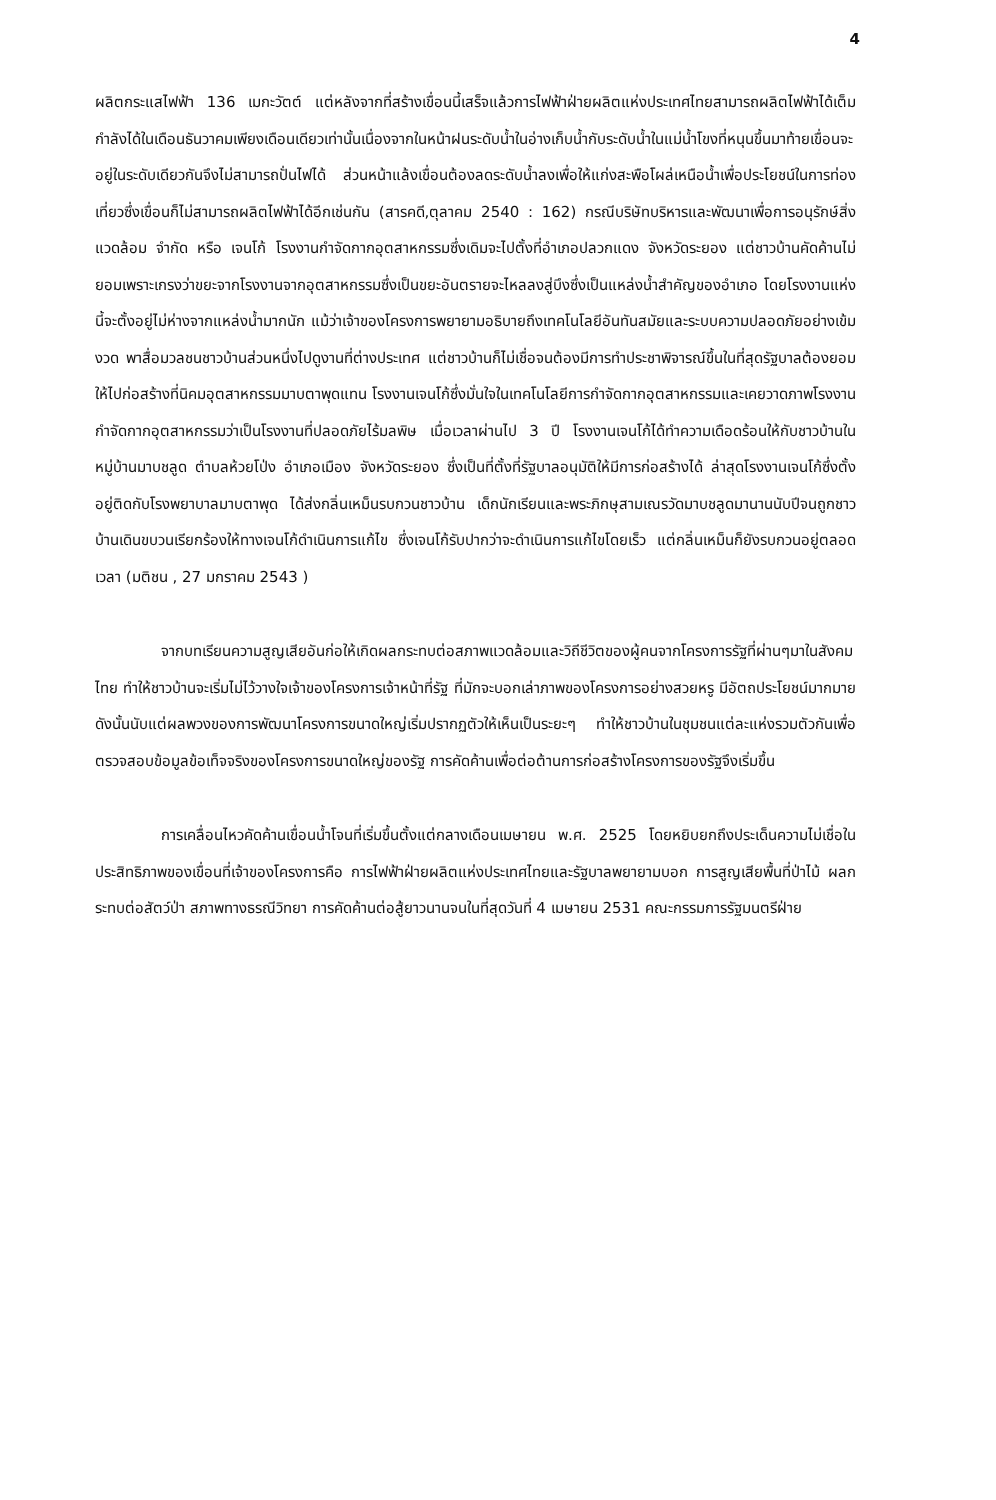4
ผลิตกระแสไฟฟ้า 136 เมกะวัตต์ แต่หลังจากที่สร้างเขื่อนนี้เสร็จแล้วการไฟฟ้าฝ่ายผลิตแห่งประเทศไทยสามารถผลิตไฟฟ้าได้เต็มกำลังได้ในเดือนธันวาคมเพียงเดือนเดียวเท่านั้นเนื่องจากในหน้าฝนระดับน้ำในอ่างเก็บน้ำกับระดับน้ำในแม่น้ำโขงที่หนุนขึ้นมาท้ายเขื่อนจะอยู่ในระดับเดียวกันจึงไม่สามารถปั่นไฟได้ ส่วนหน้าแล้งเขื่อนต้องลดระดับน้ำลงเพื่อให้แก่งสะพือโผล่เหนือน้ำเพื่อประโยชน์ในการท่องเที่ยวซึ่งเขื่อนก็ไม่สามารถผลิตไฟฟ้าได้อีกเช่นกัน (สารคดี,ตุลาคม 2540 : 162) กรณีบริษัทบริหารและพัฒนาเพื่อการอนุรักษ์สิ่งแวดล้อม จำกัด หรือ เจนโก้ โรงงานกำจัดกากอุตสาหกรรมซึ่งเดิมจะไปตั้งที่อำเภอปลวกแดง จังหวัดระยอง แต่ชาวบ้านคัดค้านไม่ยอมเพราะเกรงว่าขยะจากโรงงานจากอุตสาหกรรมซึ่งเป็นขยะอันตรายจะไหลลงสู่บึงซึ่งเป็นแหล่งน้ำสำคัญของอำเภอ โดยโรงงานแห่งนี้จะตั้งอยู่ไม่ห่างจากแหล่งน้ำมากนัก แม้ว่าเจ้าของโครงการพยายามอธิบายถึงเทคโนโลยีอันทันสมัยและระบบความปลอดภัยอย่างเข้มงวด พาสื่อมวลชนชาวบ้านส่วนหนึ่งไปดูงานที่ต่างประเทศ แต่ชาวบ้านก็ไม่เชื่อจนต้องมีการทำประชาพิจารณ์ขึ้นในที่สุดรัฐบาลต้องยอมให้ไปก่อสร้างที่นิคมอุตสาหกรรมมาบตาพุดแทน โรงงานเจนโก้ซึ่งมั่นใจในเทคโนโลยีการกำจัดกากอุตสาหกรรมและเคยวาดภาพโรงงานกำจัดกากอุตสาหกรรมว่าเป็นโรงงานที่ปลอดภัยไร้มลพิษ เมื่อเวลาผ่านไป 3 ปี โรงงานเจนโก้ได้ทำความเดือดร้อนให้กับชาวบ้านในหมู่บ้านมาบชลูด ตำบลห้วยโป่ง อำเภอเมือง จังหวัดระยอง ซึ่งเป็นที่ตั้งที่รัฐบาลอนุมัติให้มีการก่อสร้างได้ ล่าสุดโรงงานเจนโก้ซึ่งตั้งอยู่ติดกับโรงพยาบาลมาบตาพุด ได้ส่งกลิ่นเหม็นรบกวนชาวบ้าน เด็กนักเรียนและพระภิกษุสามเณรวัดมาบชลูดมานานนับปีจนถูกชาวบ้านเดินขบวนเรียกร้องให้ทางเจนโก้ดำเนินการแก้ไข ซึ่งเจนโก้รับปากว่าจะดำเนินการแก้ไขโดยเร็ว แต่กลิ่นเหม็นก็ยังรบกวนอยู่ตลอดเวลา (มติชน , 27 มกราคม 2543 )
จากบทเรียนความสูญเสียอันก่อให้เกิดผลกระทบต่อสภาพแวดล้อมและวิถีชีวิตของผู้คนจากโครงการรัฐที่ผ่านๆมาในสังคมไทย ทำให้ชาวบ้านจะเริ่มไม่ไว้วางใจเจ้าของโครงการเจ้าหน้าที่รัฐ ที่มักจะบอกเล่าภาพของโครงการอย่างสวยหรู มีอัตถประโยชน์มากมาย ดังนั้นนับแต่ผลพวงของการพัฒนาโครงการขนาดใหญ่เริ่มปรากฏตัวให้เห็นเป็นระยะๆ ทำให้ชาวบ้านในชุมชนแต่ละแห่งรวมตัวกันเพื่อตรวจสอบข้อมูลข้อเท็จจริงของโครงการขนาดใหญ่ของรัฐ การคัดค้านเพื่อต่อต้านการก่อสร้างโครงการของรัฐจึงเริ่มขึ้น
การเคลื่อนไหวคัดค้านเขื่อนน้ำโจนที่เริ่มขึ้นตั้งแต่กลางเดือนเมษายน พ.ศ. 2525 โดยหยิบยกถึงประเด็นความไม่เชื่อในประสิทธิภาพของเขื่อนที่เจ้าของโครงการคือ การไฟฟ้าฝ่ายผลิตแห่งประเทศไทยและรัฐบาลพยายามบอก การสูญเสียพื้นที่ป่าไม้ ผลกระทบต่อสัตว์ป่า สภาพทางธรณีวิทยา การคัดค้านต่อสู้ยาวนานจนในที่สุดวันที่ 4 เมษายน 2531 คณะกรรมการรัฐมนตรีฝ่าย